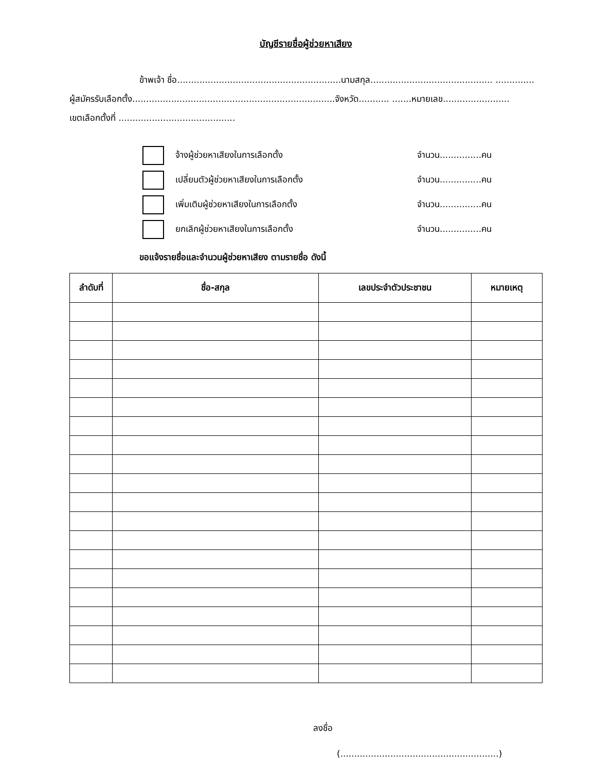บัญชีรายชื่อผู้ช่วยหาเสียง
ข้าพเจ้า ชื่อ...........................................................นามสกุล............................................ ..............
ผู้สมัครรับเลือกตั้ง.........................................................................จังหวัด........... .......หมายเลข........................
เขตเลือกตั้งที่ ..........................................
จ้างผู้ช่วยหาเสียงในการเลือกตั้ง จำนวน...............คน
เปลี่ยนตัวผู้ช่วยหาเสียงในการเลือกตั้ง จำนวน...............คน
เพิ่มเติมผู้ช่วยหาเสียงในการเลือกตั้ง จำนวน...............คน
ยกเลิกผู้ช่วยหาเสียงในการเลือกตั้ง จำนวน...............คน
ขอแจ้งรายชื่อและจำนวนผู้ช่วยหาเสียง ตามรายชื่อ ดังนี้
| ลำดับที่ | ชื่อ-สกุล | เลขประจำตัวประชาชน | หมายเหตุ |
| --- | --- | --- | --- |
ลงชื่อ
(.........................................................)